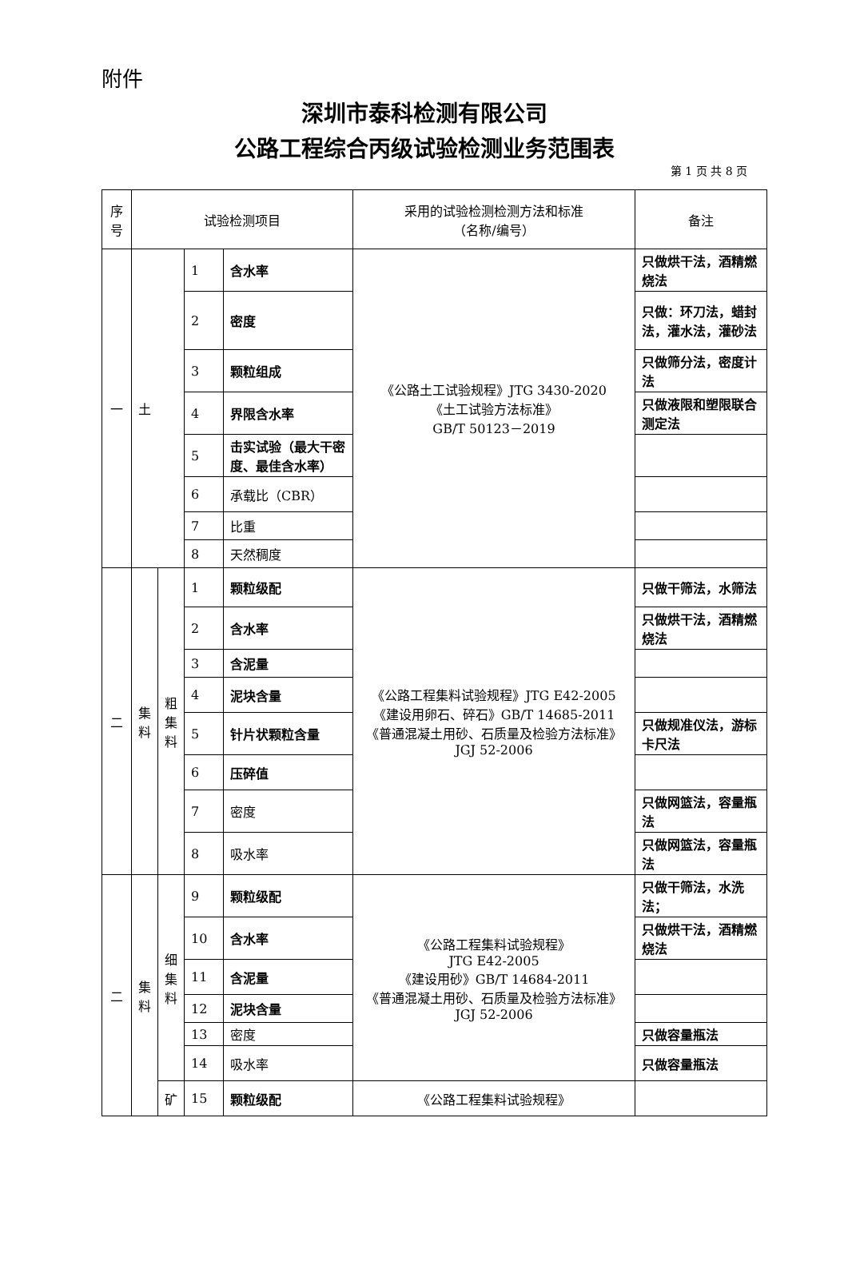附件
深圳市泰科检测有限公司
公路工程综合丙级试验检测业务范围表
第 1 页 共 8 页
| 序号 | 试验检测项目 | | | | 采用的试验检测检测方法和标准 （名称/编号） | 备注 |
| --- | --- | --- | --- | --- | --- | --- |
| 一 | 土 | | 1 | 含水率 | 《公路土工试验规程》JTG 3430-2020 《土工试验方法标准》 GB/T 50123－2019 | 只做烘干法，酒精燃烧法 |
| | | | 2 | 密度 | | 只做：环刀法，蜡封法，灌水法，灌砂法 |
| | | | 3 | 颗粒组成 | | 只做筛分法，密度计法 |
| | | | 4 | 界限含水率 | | 只做液限和塑限联合测定法 |
| | | | 5 | 击实试验（最大干密度、最佳含水率） | | |
| | | | 6 | 承载比（CBR） | | |
| | | | 7 | 比重 | | |
| | | | 8 | 天然稠度 | | |
| 二 | 集料 | 粗集料 | 1 | 颗粒级配 | 《公路工程集料试验规程》JTG E42-2005 《建设用卵石、碎石》GB/T 14685-2011 《普通混凝土用砂、石质量及检验方法标准》JGJ 52-2006 | 只做干筛法，水筛法 |
| | | | 2 | 含水率 | | 只做烘干法，酒精燃烧法 |
| | | | 3 | 含泥量 | | |
| | | | 4 | 泥块含量 | | |
| | | | 5 | 针片状颗粒含量 | | 只做规准仪法，游标卡尺法 |
| | | | 6 | 压碎值 | | |
| | | | 7 | 密度 | | 只做网篮法，容量瓶法 |
| | | | 8 | 吸水率 | | 只做网篮法，容量瓶法 |
| 二 | 集料 | 细集料 | 9 | 颗粒级配 | 《公路工程集料试验规程》 JTG E42-2005 《建设用砂》GB/T 14684-2011 《普通混凝土用砂、石质量及检验方法标准》JGJ 52-2006 | 只做干筛法，水洗法； |
| | | | 10 | 含水率 | | 只做烘干法，酒精燃烧法 |
| | | | 11 | 含泥量 | | |
| | | | 12 | 泥块含量 | | |
| | | | 13 | 密度 | | 只做容量瓶法 |
| | | | 14 | 吸水率 | | 只做容量瓶法 |
| | | 矿 | 15 | 颗粒级配 | 《公路工程集料试验规程》 | |